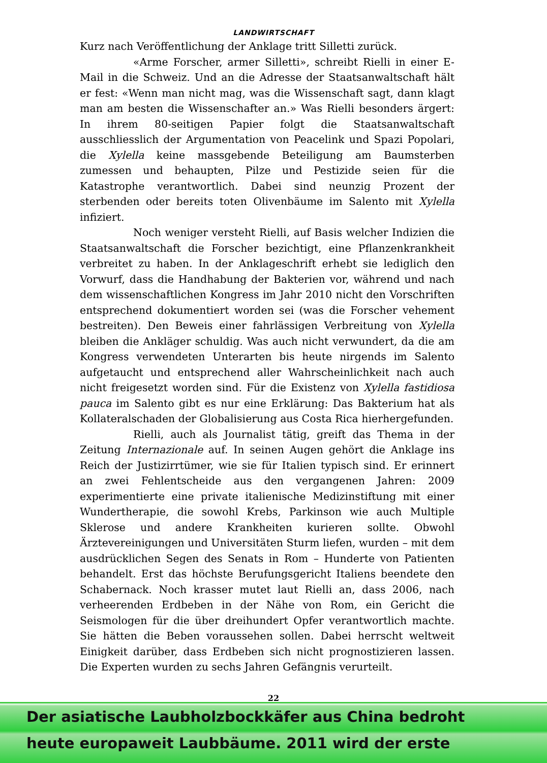LANDWIRTSCHAFT
Kurz nach Veröffentlichung der Anklage tritt Silletti zurück.
«Arme Forscher, armer Silletti», schreibt Rielli in einer E-Mail in die Schweiz. Und an die Adresse der Staatsanwaltschaft hält er fest: «Wenn man nicht mag, was die Wissenschaft sagt, dann klagt man am besten die Wissenschafter an.» Was Rielli besonders ärgert: In ihrem 80-seitigen Papier folgt die Staatsanwaltschaft ausschliesslich der Argumentation von Peacelink und Spazi Popolari, die Xylella keine massgebende Beteiligung am Baumsterben zumessen und behaupten, Pilze und Pestizide seien für die Katastrophe verantwortlich. Dabei sind neunzig Prozent der sterbenden oder bereits toten Olivenbäume im Salento mit Xylella infiziert.
Noch weniger versteht Rielli, auf Basis welcher Indizien die Staatsanwaltschaft die Forscher bezichtigt, eine Pflanzenkrankheit verbreitet zu haben. In der Anklageschrift erhebt sie lediglich den Vorwurf, dass die Handhabung der Bakterien vor, während und nach dem wissenschaftlichen Kongress im Jahr 2010 nicht den Vorschriften entsprechend dokumentiert worden sei (was die Forscher vehement bestreiten). Den Beweis einer fahrlässigen Verbreitung von Xylella bleiben die Ankläger schuldig. Was auch nicht verwundert, da die am Kongress verwendeten Unterarten bis heute nirgends im Salento aufgetaucht und entsprechend aller Wahrscheinlichkeit nach auch nicht freigesetzt worden sind. Für die Existenz von Xylella fastidiosa pauca im Salento gibt es nur eine Erklärung: Das Bakterium hat als Kollateralschaden der Globalisierung aus Costa Rica hierhergefunden.
Rielli, auch als Journalist tätig, greift das Thema in der Zeitung Internazionale auf. In seinen Augen gehört die Anklage ins Reich der Justizirrtümer, wie sie für Italien typisch sind. Er erinnert an zwei Fehlentscheide aus den vergangenen Jahren: 2009 experimentierte eine private italienische Medizinstiftung mit einer Wundertherapie, die sowohl Krebs, Parkinson wie auch Multiple Sklerose und andere Krankheiten kurieren sollte. Obwohl Ärztevereinigungen und Universitäten Sturm liefen, wurden – mit dem ausdrücklichen Segen des Senats in Rom – Hunderte von Patienten behandelt. Erst das höchste Berufungsgericht Italiens beendete den Schabernack. Noch krasser mutet laut Rielli an, dass 2006, nach verheerenden Erdbeben in der Nähe von Rom, ein Gericht die Seismologen für die über dreihundert Opfer verantwortlich machte. Sie hätten die Beben voraussehen sollen. Dabei herrscht weltweit Einigkeit darüber, dass Erdbeben sich nicht prognostizieren lassen. Die Experten wurden zu sechs Jahren Gefängnis verurteilt.
22
Der asiatische Laubholzbockkäfer aus China bedroht
heute europaweit Laubbäume. 2011 wird der erste